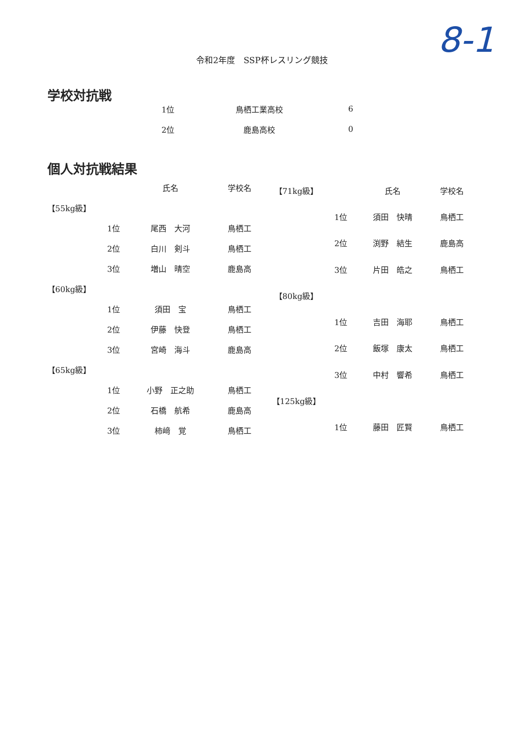8-1
令和2年度　SSP杯レスリング競技
学校対抗戦
| 1位 | 鳥栖工業高校 | 6 |
| 2位 | 鹿島高校 | 0 |
個人対抗戦結果
| | | 氏名 | 学校名 |
| --- | --- | --- | --- |
| 【55kg級】 | | | |
| | 1位 | 尾西 大河 | 鳥栖工 |
| | 2位 | 白川 剣斗 | 鳥栖工 |
| | 3位 | 増山 晴空 | 鹿島高 |
| 【60kg級】 | | | |
| | 1位 | 須田 宝 | 鳥栖工 |
| | 2位 | 伊藤 快登 | 鳥栖工 |
| | 3位 | 宮崎 海斗 | 鹿島高 |
| 【65kg級】 | | | |
| | 1位 | 小野 正之助 | 鳥栖工 |
| | 2位 | 石橋 航希 | 鹿島高 |
| | 3位 | 柿﨑 覚 | 鳥栖工 |
| 【71kg級】 | | 氏名 | 学校名 |
| | 1位 | 須田 快晴 | 鳥栖工 |
| | 2位 | 渕野 結生 | 鹿島高 |
| | 3位 | 片田 皓之 | 鳥栖工 |
| 【80kg級】 | | | |
| | 1位 | 吉田 海耶 | 鳥栖工 |
| | 2位 | 飯塚 康太 | 鳥栖工 |
| | 3位 | 中村 響希 | 鳥栖工 |
| 【125kg級】 | | | |
| | 1位 | 藤田 匠賢 | 鳥栖工 |